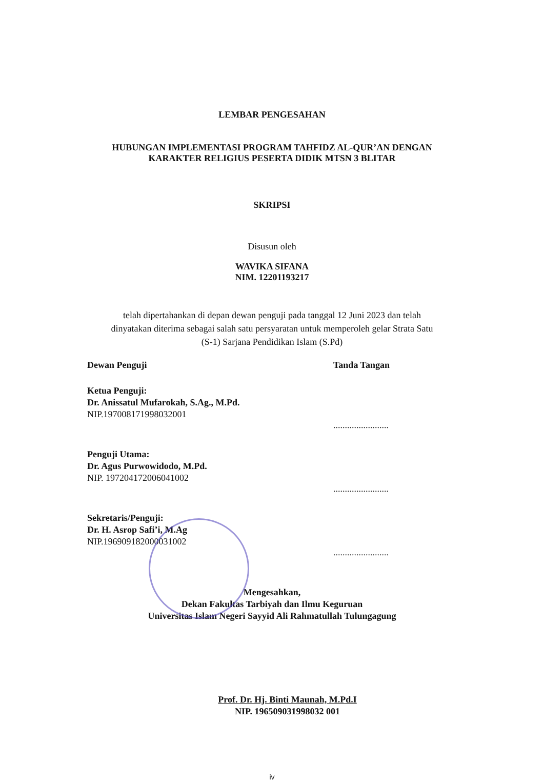LEMBAR PENGESAHAN
HUBUNGAN IMPLEMENTASI PROGRAM TAHFIDZ AL-QUR’AN DENGAN
KARAKTER RELIGIUS PESERTA DIDIK MTSN 3 BLITAR
SKRIPSI
Disusun oleh
WAVIKA SIFANA
NIM. 12201193217
telah dipertahankan di depan dewan penguji pada tanggal 12 Juni 2023 dan telah
dinyatakan diterima sebagai salah satu persyaratan untuk memperoleh gelar Strata Satu
(S-1) Sarjana Pendidikan Islam (S.Pd)
Dewan Penguji Tanda Tangan
Ketua Penguji:
Dr. Anissatul Mufarokah, S.Ag., M.Pd.
NIP.197008171998032001
........................
Penguji Utama:
Dr. Agus Purwowidodo, M.Pd.
NIP. 197204172006041002
........................
Sekretaris/Penguji:
Dr. H. Asrop Safi’i, M.Ag
NIP.196909182000031002
........................
Mengesahkan,
Dekan Fakultas Tarbiyah dan Ilmu Keguruan
Universitas Islam Negeri Sayyid Ali Rahmatullah Tulungagung
Prof. Dr. Hj. Binti Maunah, M.Pd.I
NIP. 196509031998032 001
iv